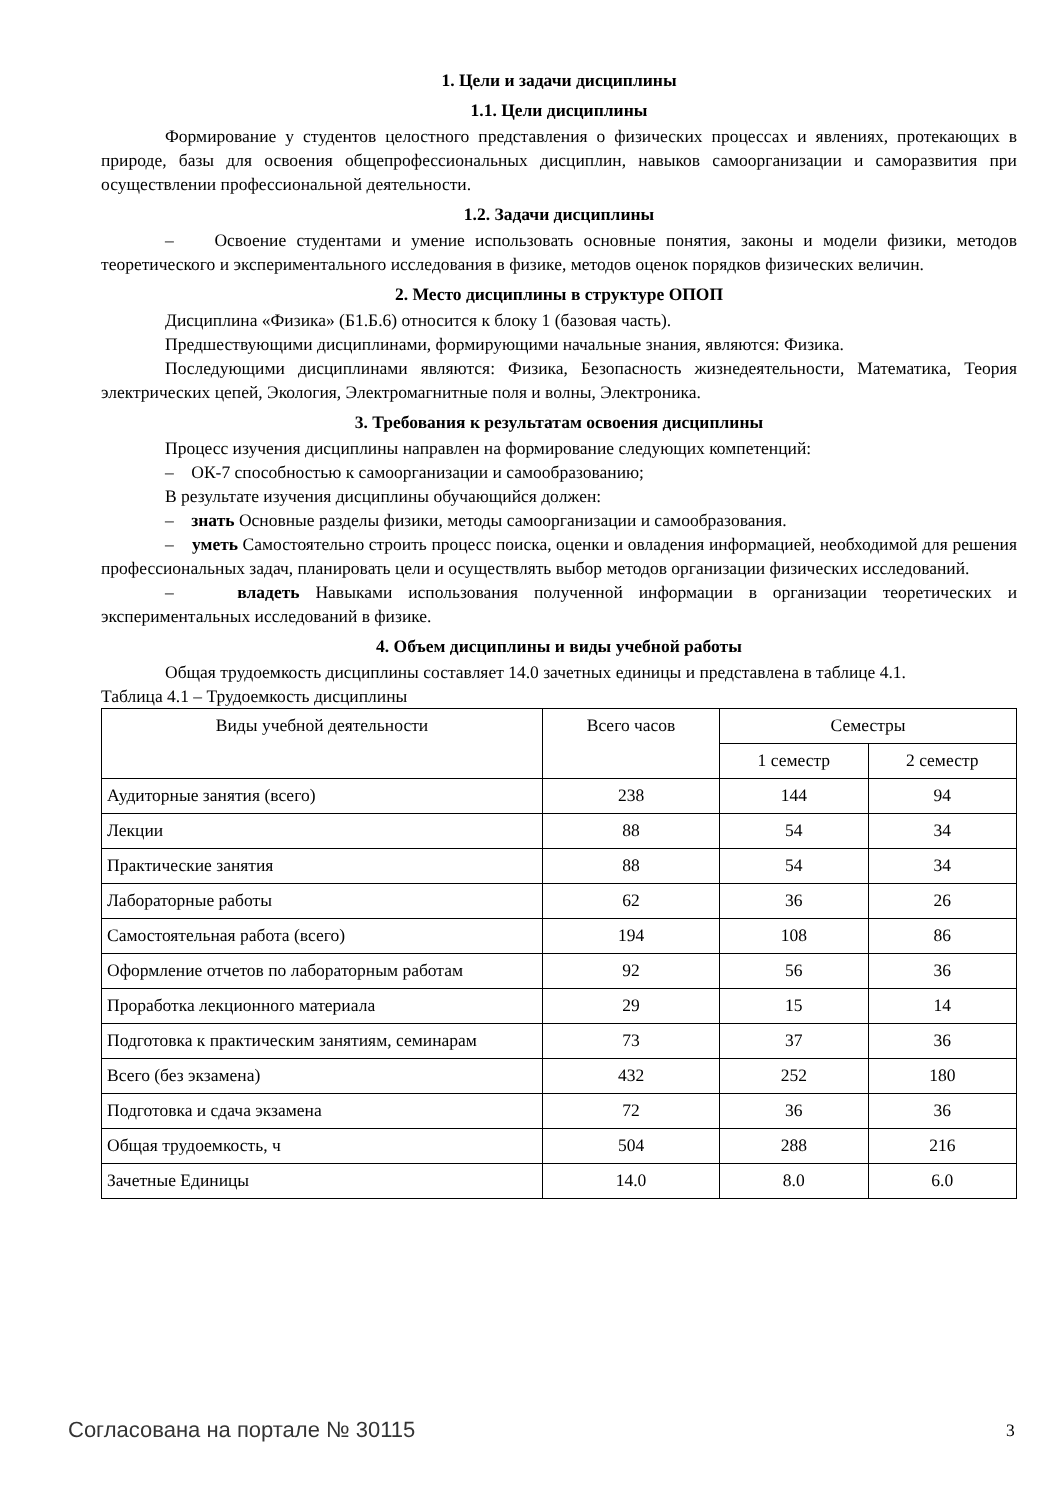1. Цели и задачи дисциплины
1.1. Цели дисциплины
Формирование у студентов целостного представления о физических процессах и явлениях, протекающих в природе, базы для освоения общепрофессиональных дисциплин, навыков самоорганизации и саморазвития при осуществлении профессиональной деятельности.
1.2. Задачи дисциплины
– Освоение студентами и умение использовать основные понятия, законы и модели физики, методов теоретического и экспериментального исследования в физике, методов оценок порядков физических величин.
2. Место дисциплины в структуре ОПОП
Дисциплина «Физика» (Б1.Б.6) относится к блоку 1 (базовая часть).
Предшествующими дисциплинами, формирующими начальные знания, являются: Физика.
Последующими дисциплинами являются: Физика, Безопасность жизнедеятельности, Математика, Теория электрических цепей, Экология, Электромагнитные поля и волны, Электроника.
3. Требования к результатам освоения дисциплины
Процесс изучения дисциплины направлен на формирование следующих компетенций:
– ОК-7 способностью к самоорганизации и самообразованию;
В результате изучения дисциплины обучающийся должен:
– знать Основные разделы физики, методы самоорганизации и самообразования.
– уметь Самостоятельно строить процесс поиска, оценки и овладения информацией, необходимой для решения профессиональных задач, планировать цели и осуществлять выбор методов организации физических исследований.
– владеть Навыками использования полученной информации в организации теоретических и экспериментальных исследований в физике.
4. Объем дисциплины и виды учебной работы
Общая трудоемкость дисциплины составляет 14.0 зачетных единицы и представлена в таблице 4.1.
Таблица 4.1 – Трудоемкость дисциплины
| Виды учебной деятельности | Всего часов | Семестры | |
| --- | --- | --- | --- |
| | | 1 семестр | 2 семестр |
| Аудиторные занятия (всего) | 238 | 144 | 94 |
| Лекции | 88 | 54 | 34 |
| Практические занятия | 88 | 54 | 34 |
| Лабораторные работы | 62 | 36 | 26 |
| Самостоятельная работа (всего) | 194 | 108 | 86 |
| Оформление отчетов по лабораторным работам | 92 | 56 | 36 |
| Проработка лекционного материала | 29 | 15 | 14 |
| Подготовка к практическим занятиям, семинарам | 73 | 37 | 36 |
| Всего (без экзамена) | 432 | 252 | 180 |
| Подготовка и сдача экзамена | 72 | 36 | 36 |
| Общая трудоемкость, ч | 504 | 288 | 216 |
| Зачетные Единицы | 14.0 | 8.0 | 6.0 |
Согласована на портале № 30115 3